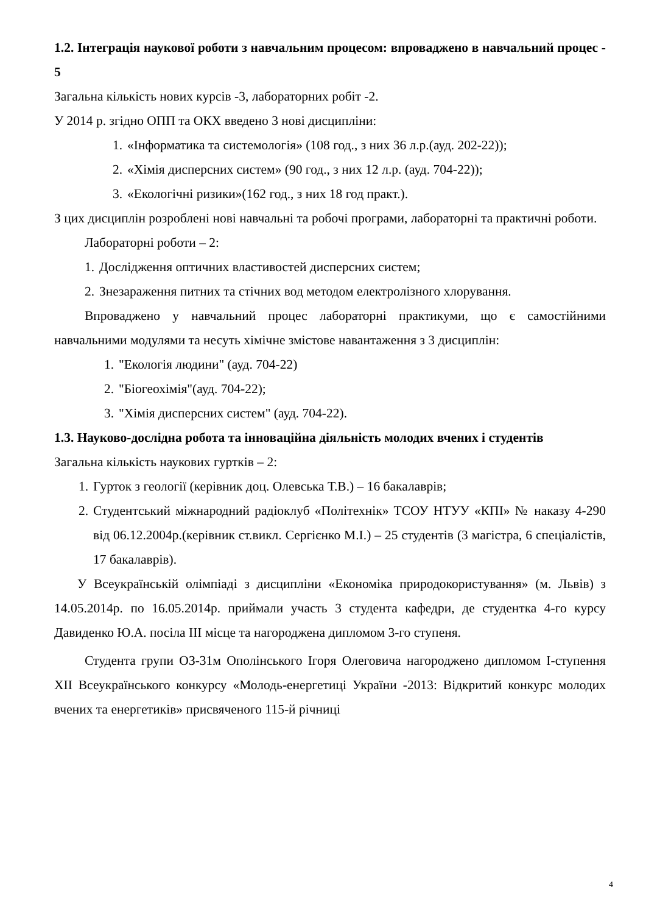1.2. Інтеграція наукової роботи з навчальним процесом: впроваджено в навчальний процес - 5
Загальна кількість нових курсів -3, лабораторних робіт -2.
У 2014 р. згідно ОПП та ОКХ введено 3 нові дисципліни:
1. «Інформатика та системологія» (108 год., з них 36 л.р.(ауд. 202-22));
2. «Хімія дисперсних систем» (90 год., з них 12 л.р. (ауд. 704-22));
3. «Екологічні ризики»(162 год., з них 18 год практ.).
З цих дисциплін розроблені нові навчальні та робочі програми, лабораторні та практичні роботи.
Лабораторні роботи – 2:
1. Дослідження оптичних властивостей дисперсних систем;
2. Знезараження питних та стічних вод методом електролізного хлорування.
Впроваджено у навчальний процес лабораторні практикуми, що є самостійними навчальними модулями та несуть хімічне змістове навантаження з 3 дисциплін:
1. "Екологія людини" (ауд. 704-22)
2. "Біогеохімія"(ауд. 704-22);
3. "Хімія дисперсних систем" (ауд. 704-22).
1.3. Науково-дослідна робота та інноваційна діяльність молодих вчених і студентів
Загальна кількість наукових гуртків – 2:
1. Гурток з геології (керівник доц. Олевська Т.В.) – 16 бакалаврів;
2. Студентський міжнародний радіоклуб «Політехнік» ТСОУ НТУУ «КПІ» № наказу 4-290 від 06.12.2004р.(керівник ст.викл. Сергієнко М.І.) – 25 студентів (3 магістра, 6 спеціалістів, 17 бакалаврів).
У Всеукраїнській олімпіаді з дисципліни «Економіка природокористування» (м. Львів) з 14.05.2014р. по 16.05.2014р. приймали участь 3 студента кафедри, де студентка 4-го курсу Давиденко Ю.А. посіла ІІІ місце та нагороджена дипломом 3-го ступеня.
Студента групи ОЗ-31м Ополінського Ігоря Олеговича нагороджено дипломом І-ступення ХІІ Всеукраїнського конкурсу «Молодь-енергетиці України -2013: Відкритий конкурс молодих вчених та енергетиків» присвяченого 115-й річниці
4